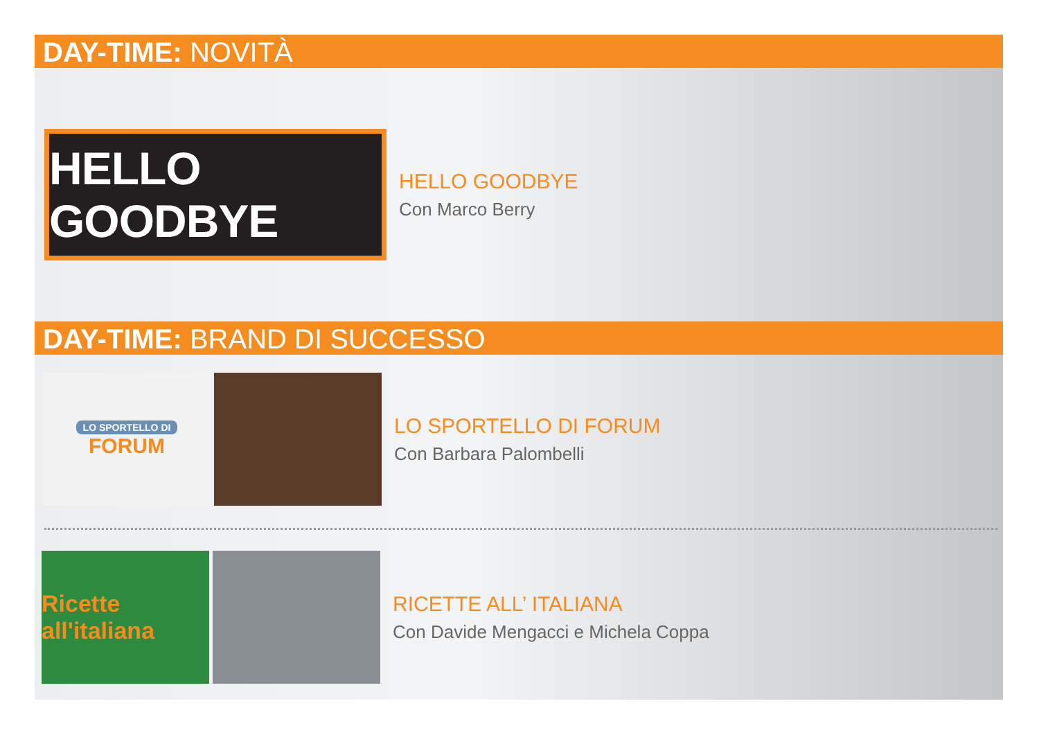DAY-TIME: NOVITÀ
HELLO GOODBYE
HELLO GOODBYE
Con Marco Berry
DAY-TIME: BRAND DI SUCCESSO
LO SPORTELLO DI
FORUM
LO SPORTELLO DI FORUM
Con Barbara Palombelli
Ricette all'italiana
RICETTE ALL’ ITALIANA
Con Davide Mengacci e Michela Coppa